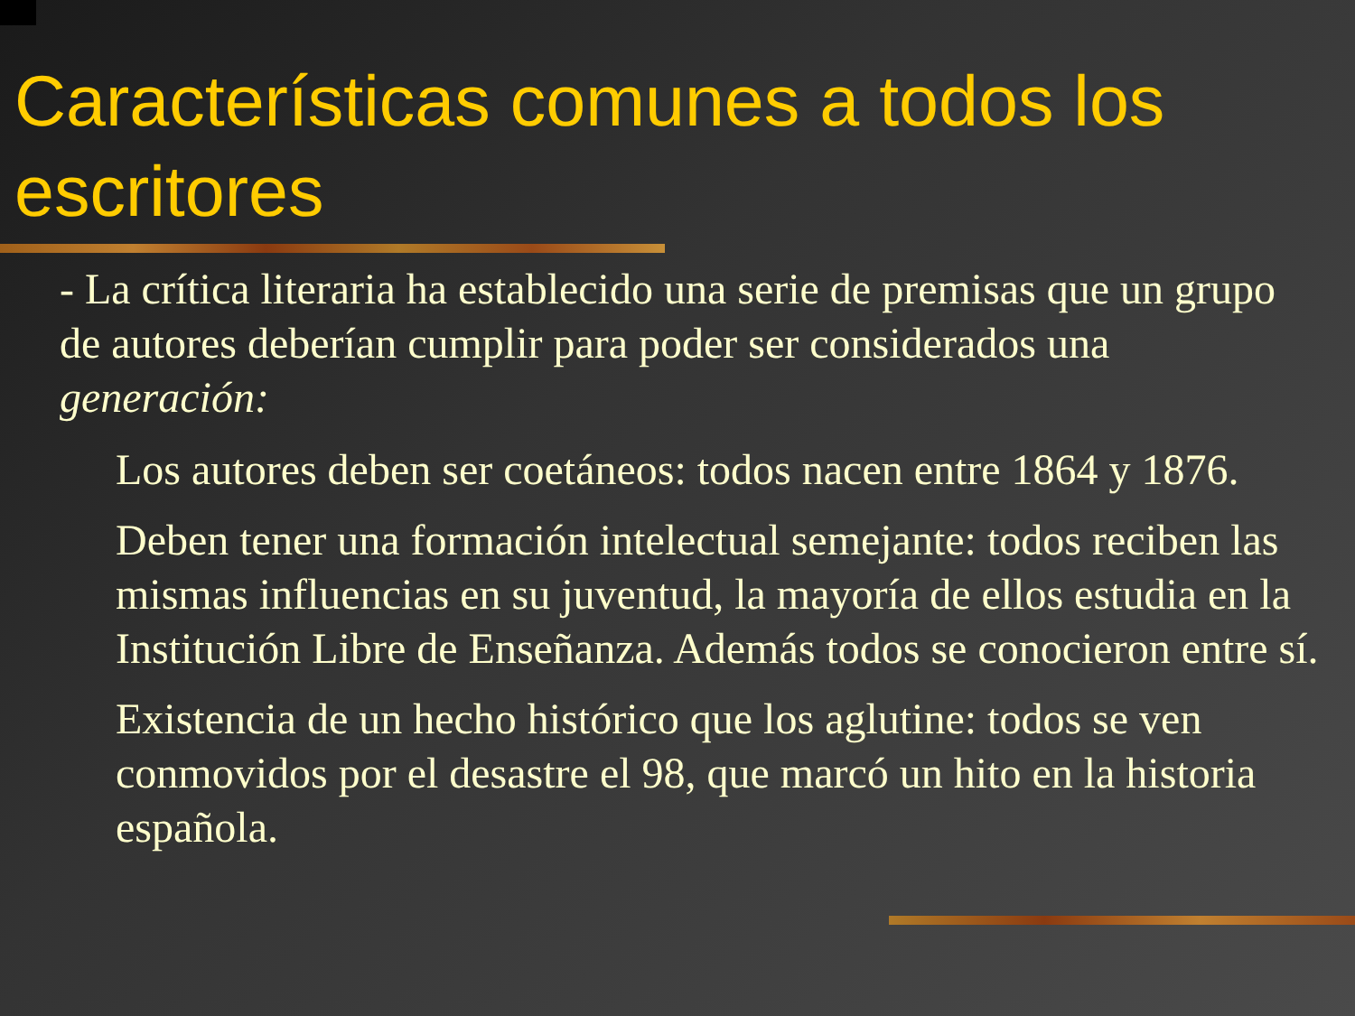Características comunes a todos los escritores
- La crítica literaria ha establecido una serie de premisas que un grupo de autores deberían cumplir para poder ser considerados una generación:
Los autores deben ser coetáneos: todos nacen entre 1864 y 1876.
Deben tener una formación intelectual semejante: todos reciben las mismas influencias en su juventud, la mayoría de ellos estudia en la Institución Libre de Enseñanza. Además todos se conocieron entre sí.
Existencia de un hecho histórico que los aglutine: todos se ven conmovidos por el desastre el 98, que marcó un hito en la historia española.